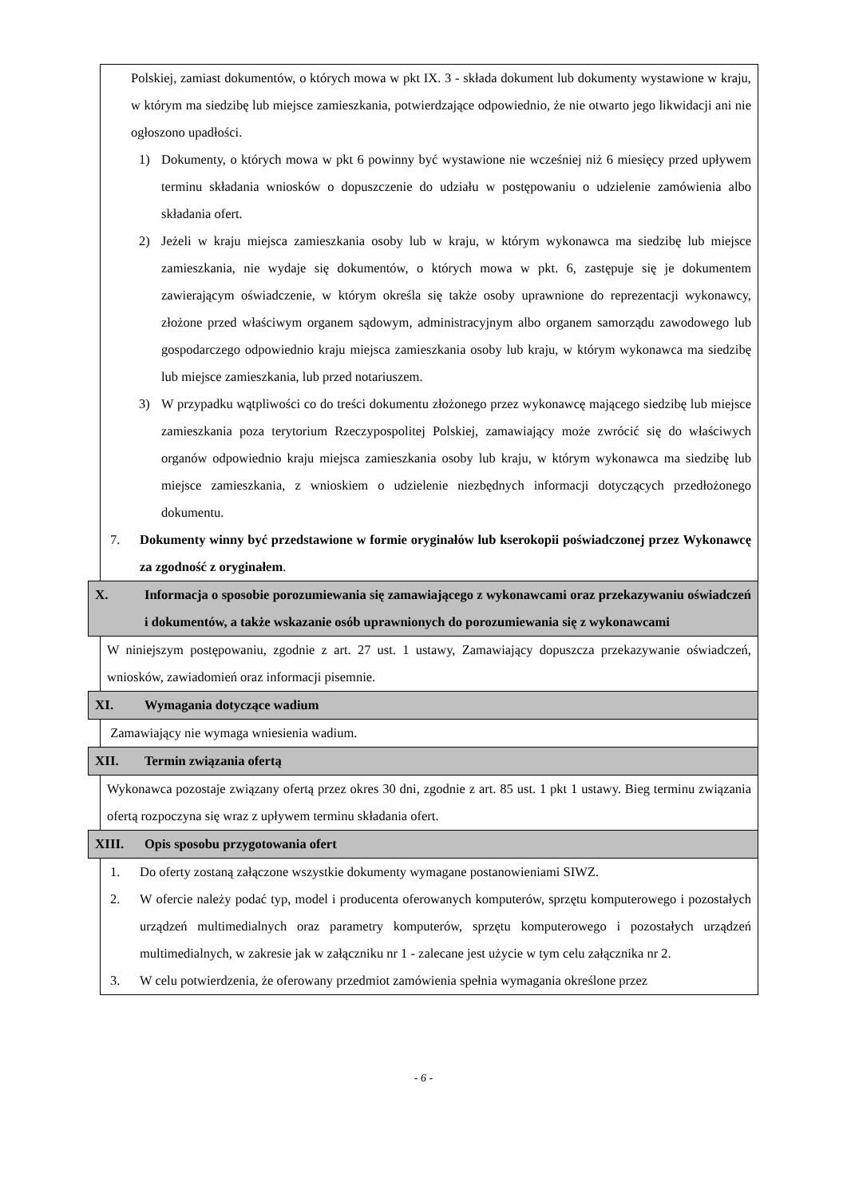Polskiej, zamiast dokumentów, o których mowa w pkt IX. 3 - składa dokument lub dokumenty wystawione w kraju, w którym ma siedzibę lub miejsce zamieszkania, potwierdzające odpowiednio, że nie otwarto jego likwidacji ani nie ogłoszono upadłości.
1) Dokumenty, o których mowa w pkt 6 powinny być wystawione nie wcześniej niż 6 miesięcy przed upływem terminu składania wniosków o dopuszczenie do udziału w postępowaniu o udzielenie zamówienia albo składania ofert.
2) Jeżeli w kraju miejsca zamieszkania osoby lub w kraju, w którym wykonawca ma siedzibę lub miejsce zamieszkania, nie wydaje się dokumentów, o których mowa w pkt. 6, zastępuje się je dokumentem zawierającym oświadczenie, w którym określa się także osoby uprawnione do reprezentacji wykonawcy, złożone przed właściwym organem sądowym, administracyjnym albo organem samorządu zawodowego lub gospodarczego odpowiednio kraju miejsca zamieszkania osoby lub kraju, w którym wykonawca ma siedzibę lub miejsce zamieszkania, lub przed notariuszem.
3) W przypadku wątpliwości co do treści dokumentu złożonego przez wykonawcę mającego siedzibę lub miejsce zamieszkania poza terytorium Rzeczypospolitej Polskiej, zamawiający może zwrócić się do właściwych organów odpowiednio kraju miejsca zamieszkania osoby lub kraju, w którym wykonawca ma siedzibę lub miejsce zamieszkania, z wnioskiem o udzielenie niezbędnych informacji dotyczących przedłożonego dokumentu.
7. Dokumenty winny być przedstawione w formie oryginałów lub kserokopii poświadczonej przez Wykonawcę za zgodność z oryginałem.
X. Informacja o sposobie porozumiewania się zamawiającego z wykonawcami oraz przekazywaniu oświadczeń i dokumentów, a także wskazanie osób uprawnionych do porozumiewania się z wykonawcami
W niniejszym postępowaniu, zgodnie z art. 27 ust. 1 ustawy, Zamawiający dopuszcza przekazywanie oświadczeń, wniosków, zawiadomień oraz informacji pisemnie.
XI. Wymagania dotyczące wadium
Zamawiający nie wymaga wniesienia wadium.
XII. Termin związania ofertą
Wykonawca pozostaje związany ofertą przez okres 30 dni, zgodnie z art. 85 ust. 1 pkt 1 ustawy. Bieg terminu związania ofertą rozpoczyna się wraz z upływem terminu składania ofert.
XIII. Opis sposobu przygotowania ofert
1. Do oferty zostaną załączone wszystkie dokumenty wymagane postanowieniami SIWZ.
2. W ofercie należy podać typ, model i producenta oferowanych komputerów, sprzętu komputerowego i pozostałych urządzeń multimedialnych oraz parametry komputerów, sprzętu komputerowego i pozostałych urządzeń multimedialnych, w zakresie jak w załączniku nr 1 - zalecane jest użycie w tym celu załącznika nr 2.
3. W celu potwierdzenia, że oferowany przedmiot zamówienia spełnia wymagania określone przez
- 6 -